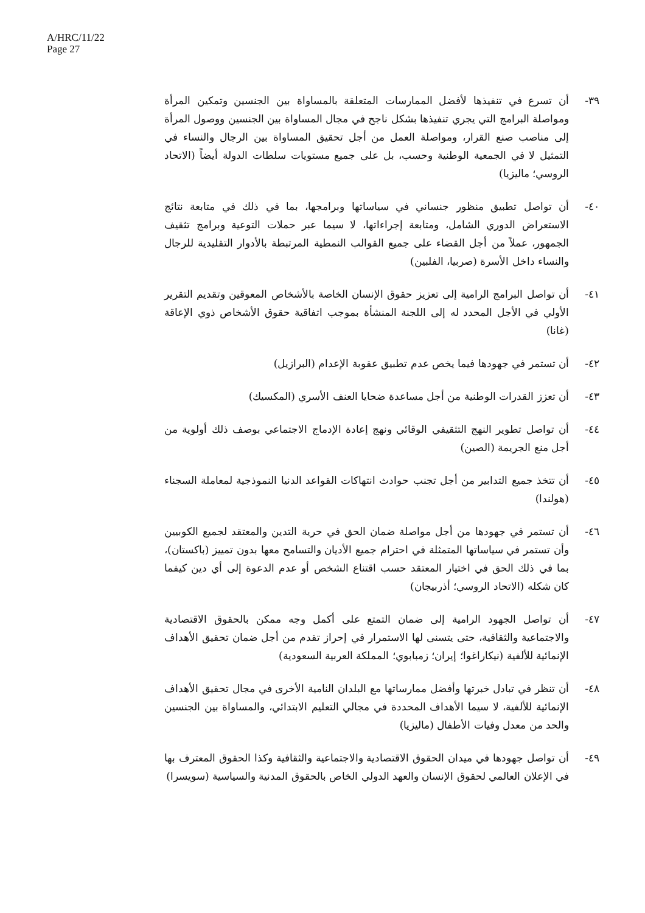A/HRC/11/22
Page 27
٣٩- أن تسرع في تنفيذها لأفضل الممارسات المتعلقة بالمساواة بين الجنسين وتمكين المرأة ومواصلة البرامج التي يجري تنفيذها بشكل ناجح في مجال المساواة بين الجنسين ووصول المرأة إلى مناصب صنع القرار، ومواصلة العمل من أجل تحقيق المساواة بين الرجال والنساء في التمثيل لا في الجمعية الوطنية وحسب، بل على جميع مستويات سلطات الدولة أيضاً (الاتحاد الروسي؛ ماليزيا)
٤٠- أن تواصل تطبيق منظور جنساني في سياساتها وبرامجها، بما في ذلك في متابعة نتائج الاستعراض الدوري الشامل، ومتابعة إجراءاتها، لا سيما عبر حملات التوعية وبرامج تثقيف الجمهور، عملاً من أجل القضاء على جميع القوالب النمطية المرتبطة بالأدوار التقليدية للرجال والنساء داخل الأسرة (صربيا، الفلبين)
٤١- أن تواصل البرامج الرامية إلى تعزيز حقوق الإنسان الخاصة بالأشخاص المعوقين وتقديم التقرير الأولي في الأجل المحدد له إلى اللجنة المنشأة بموجب اتفاقية حقوق الأشخاص ذوي الإعاقة (غانا)
٤٢- أن تستمر في جهودها فيما يخص عدم تطبيق عقوبة الإعدام (البرازيل)
٤٣- أن تعزز القدرات الوطنية من أجل مساعدة ضحايا العنف الأسري (المكسيك)
٤٤- أن تواصل تطوير النهج التثقيفي الوقائي ونهج إعادة الإدماج الاجتماعي بوصف ذلك أولوية من أجل منع الجريمة (الصين)
٤٥- أن تتخذ جميع التدابير من أجل تجنب حوادث انتهاكات القواعد الدنيا النموذجية لمعاملة السجناء (هولندا)
٤٦- أن تستمر في جهودها من أجل مواصلة ضمان الحق في حرية التدين والمعتقد لجميع الكوبيين وأن تستمر في سياساتها المتمثلة في احترام جميع الأديان والتسامح معها بدون تمييز (باكستان)، بما في ذلك الحق في اختيار المعتقد حسب اقتناع الشخص أو عدم الدعوة إلى أي دين كيفما كان شكله (الاتحاد الروسي؛ أذربيجان)
٤٧- أن تواصل الجهود الرامية إلى ضمان التمتع على أكمل وجه ممكن بالحقوق الاقتصادية والاجتماعية والثقافية، حتى يتسنى لها الاستمرار في إحراز تقدم من أجل ضمان تحقيق الأهداف الإنمائية للألفية (نيكاراغوا؛ إيران؛ زمبابوي؛ المملكة العربية السعودية)
٤٨- أن تنظر في تبادل خبرتها وأفضل ممارساتها مع البلدان النامية الأخرى في مجال تحقيق الأهداف الإنمائية للألفية، لا سيما الأهداف المحددة في مجالي التعليم الابتدائي، والمساواة بين الجنسين والحد من معدل وفيات الأطفال (ماليزيا)
٤٩- أن تواصل جهودها في ميدان الحقوق الاقتصادية والاجتماعية والثقافية وكذا الحقوق المعترف بها في الإعلان العالمي لحقوق الإنسان والعهد الدولي الخاص بالحقوق المدنية والسياسية (سويسرا)